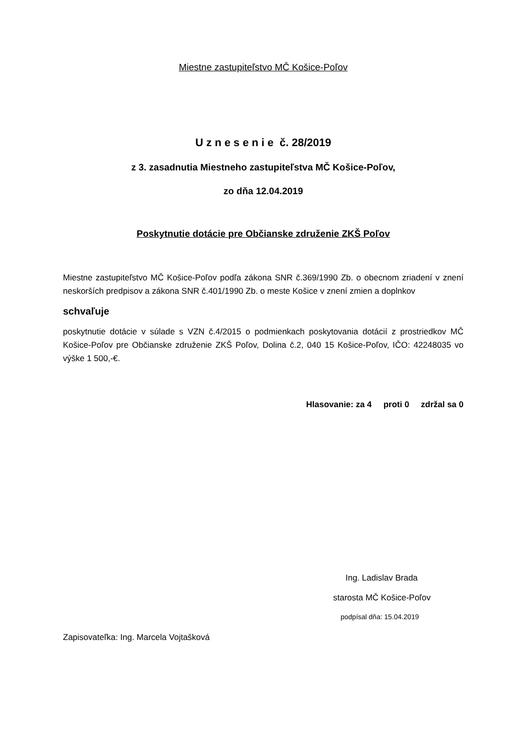Miestne zastupiteľstvo MČ Košice-Poľov
U z n e s e n i e č. 28/2019
z 3. zasadnutia Miestneho zastupiteľstva MČ Košice-Poľov,
zo dňa 12.04.2019
Poskytnutie dotácie pre Občianske združenie ZKŠ Poľov
Miestne zastupiteľstvo MČ Košice-Poľov podľa zákona SNR č.369/1990 Zb. o obecnom zriadení v znení neskorších predpisov a zákona SNR č.401/1990 Zb. o meste Košice v znení zmien a doplnkov
schvaľuje
poskytnutie dotácie v súlade s VZN č.4/2015 o podmienkach poskytovania dotácií z prostriedkov MČ Košice-Poľov pre Občianske združenie ZKŠ Poľov, Dolina č.2, 040 15 Košice-Poľov, IČO: 42248035 vo výške 1 500,-€.
Hlasovanie: za 4 proti 0 zdržal sa 0
Ing. Ladislav Brada
starosta MČ Košice-Poľov
podpísal dňa: 15.04.2019
Zapisovateľka: Ing. Marcela Vojtašková